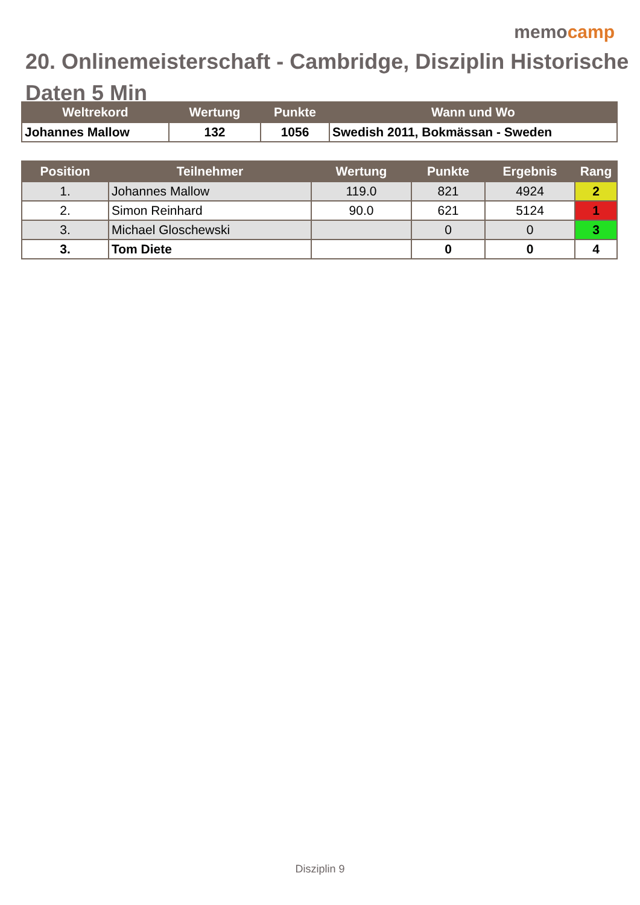memocamp
20. Onlinemeisterschaft - Cambridge, Disziplin Historische Daten 5 Min
| Weltrekord | Wertung | Punkte | Wann und Wo |
| --- | --- | --- | --- |
| Johannes Mallow | 132 | 1056 | Swedish 2011, Bokmässan - Sweden |
| Position | Teilnehmer | Wertung | Punkte | Ergebnis | Rang |
| --- | --- | --- | --- | --- | --- |
| 1. | Johannes Mallow | 119.0 | 821 | 4924 | 2 |
| 2. | Simon Reinhard | 90.0 | 621 | 5124 | 1 |
| 3. | Michael Gloschewski | | 0 | 0 | 3 |
| 3. | Tom Diete | | 0 | 0 | 4 |
Disziplin 9